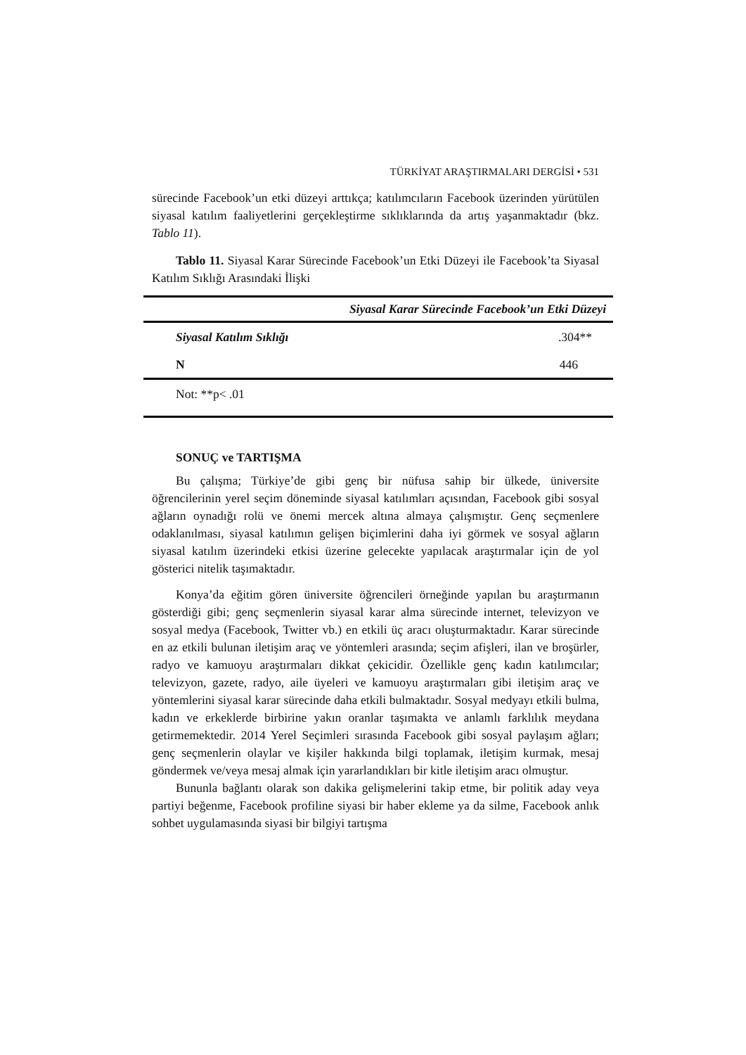TÜRKİYAT ARAŞTIRMALARI DERGİSİ • 531
sürecinde Facebook’un etki düzeyi arttıkça; katılımcıların Facebook üzerinden yürütülen siyasal katılım faaliyetlerini gerçekleştirme sıklıklarında da artış yaşanmaktadır (bkz. Tablo 11).
Tablo 11. Siyasal Karar Sürecinde Facebook’un Etki Düzeyi ile Facebook’ta Siyasal Katılım Sıklığı Arasındaki İlişki
| Siyasal Karar Sürecinde Facebook’un Etki Düzeyi | |
| --- | --- |
| Siyasal Katılım Sıklığı | .304** |
| N | 446 |
| Not: **p< .01 | |
SONUÇ ve TARTIŞMA
Bu çalışma; Türkiye’de gibi genç bir nüfusa sahip bir ülkede, üniversite öğrencilerinin yerel seçim döneminde siyasal katılımları açısından, Facebook gibi sosyal ağların oynadığı rolü ve önemi mercek altına almaya çalışmıştır. Genç seçmenlere odaklanılması, siyasal katılımın gelişen biçimlerini daha iyi görmek ve sosyal ağların siyasal katılım üzerindeki etkisi üzerine gelecekte yapılacak araştırmalar için de yol gösterici nitelik taşımaktadır.
Konya’da eğitim gören üniversite öğrencileri örneğinde yapılan bu araştırmanın gösterdiği gibi; genç seçmenlerin siyasal karar alma sürecinde internet, televizyon ve sosyal medya (Facebook, Twitter vb.) en etkili üç aracı oluşturmaktadır. Karar sürecinde en az etkili bulunan iletişim araç ve yöntemleri arasında; seçim afişleri, ilan ve broşürler, radyo ve kamuoyu araştırmaları dikkat çekicidir. Özellikle genç kadın katılımcılar; televizyon, gazete, radyo, aile üyeleri ve kamuoyu araştırmaları gibi iletişim araç ve yöntemlerini siyasal karar sürecinde daha etkili bulmaktadır. Sosyal medyayı etkili bulma, kadın ve erkeklerde birbirine yakın oranlar taşımakta ve anlamlı farklılık meydana getirmemektedir. 2014 Yerel Seçimleri sırasında Facebook gibi sosyal paylaşım ağları; genç seçmenlerin olaylar ve kişiler hakkında bilgi toplamak, iletişim kurmak, mesaj göndermek ve/veya mesaj almak için yararlandıkları bir kitle iletişim aracı olmuştur.
Bununla bağlantı olarak son dakika gelişmelerini takip etme, bir politik aday veya partiyi beğenme, Facebook profiline siyasi bir haber ekleme ya da silme, Facebook anlık sohbet uygulamasında siyasi bir bilgiyi tartışma